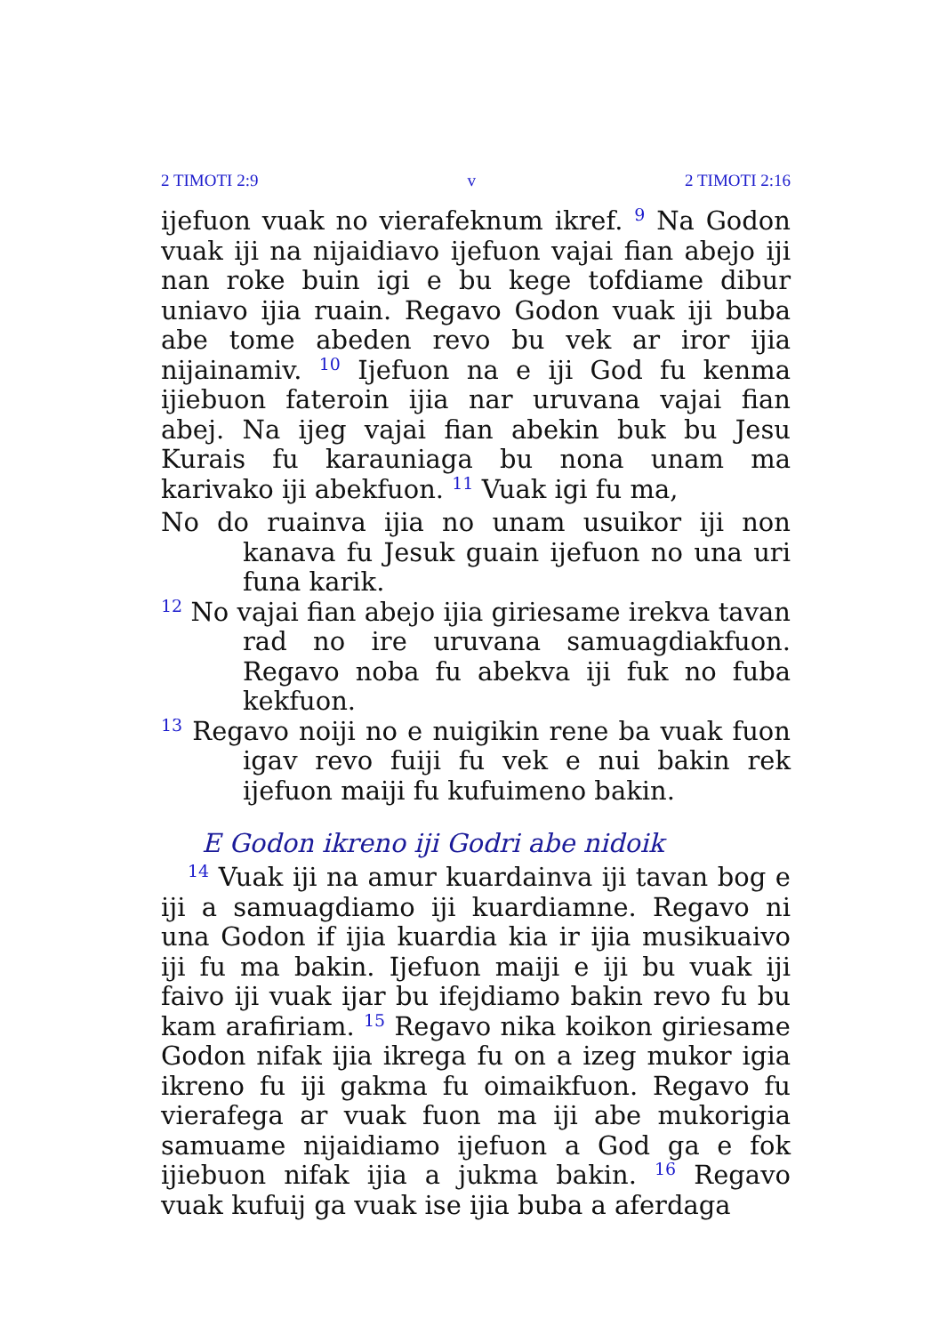2 TIMOTI 2:9 v 2 TIMOTI 2:16
ijefuon vuak no vierafeknum ikref. <sup>9</sup> Na Godon vuak iji na nijaidiavo ijefuon vajai fian abejo iji nan roke buin igi e bu kege tofdiame dibur uniavo ijia ruain. Regavo Godon vuak iji buba abe tome abeden revo bu vek ar iror ijia nijainamiv. <sup>10</sup> Ijefuon na e iji God fu kenma ijiebuon fateroin ijia nar uruvana vajai fian abej. Na ijeg vajai fian abekin buk bu Jesu Kurais fu karauniaga bu nona unam ma karivako iji abekfuon. <sup>11</sup> Vuak igi fu ma,
No do ruainva ijia no unam usuikor iji non kanava fu Jesuk guain ijefuon no una uri funa karik.
<sup>12</sup> No vajai fian abejo ijia giriesame irekva tavan rad no ire uruvana samuagdiakfuon. Regavo noba fu abekva iji fuk no fuba kekfuon.
<sup>13</sup> Regavo noiji no e nuigikin rene ba vuak fuon igav revo fuiji fu vek e nui bakin rek ijefuon maiji fu kufuimeno bakin.
E Godon ikreno iji Godri abe nidoik
<sup>14</sup> Vuak iji na amur kuardainva iji tavan bog e iji a samuagdiamo iji kuardiamne. Regavo ni una Godon if ijia kuardia kia ir ijia musikuaivo iji fu ma bakin. Ijefuon maiji e iji bu vuak iji faivo iji vuak ijar bu ifejdiamo bakin revo fu bu kam arafiriam. <sup>15</sup> Regavo nika koikon giriesame Godon nifak ijia ikrega fu on a izeg mukor igia ikreno fu iji gakma fu oimaikfuon. Regavo fu vierafega ar vuak fuon ma iji abe mukorigia samuame nijaidiamo ijefuon a God ga e fok ijiebuon nifak ijia a jukma bakin. <sup>16</sup> Regavo vuak kufuij ga vuak ise ijia buba a aferdaga